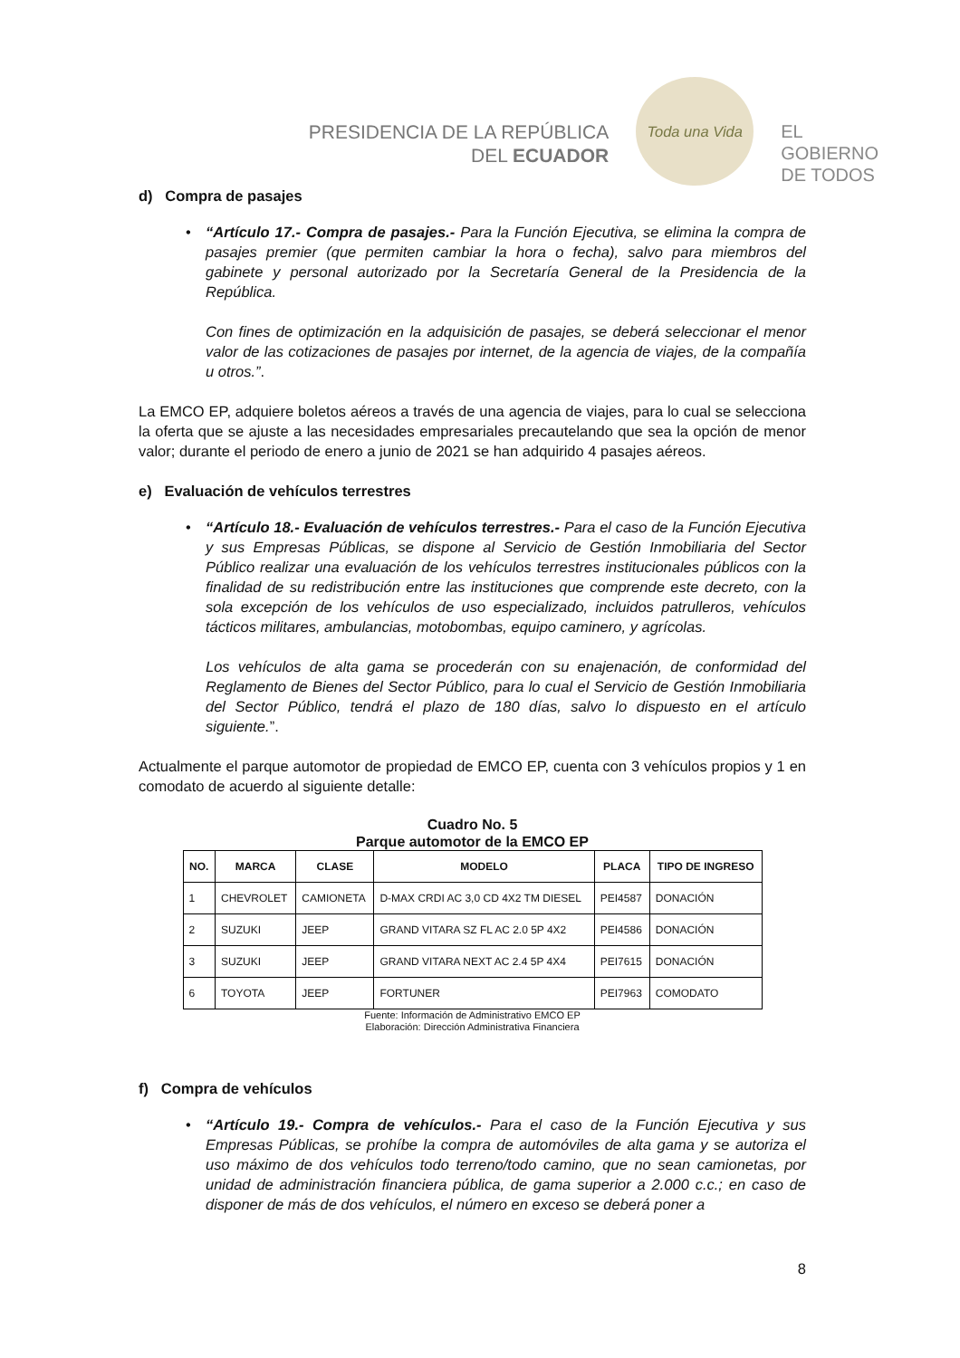PRESIDENCIA DE LA REPÚBLICA
DEL ECUADOR
Toda una Vida
EL
GOBIERNO
DE TODOS
d) Compra de pasajes
•
“Artículo 17.- Compra de pasajes.- Para la Función Ejecutiva, se elimina la compra de pasajes premier (que permiten cambiar la hora o fecha), salvo para miembros del gabinete y personal autorizado por la Secretaría General de la Presidencia de la República.
Con fines de optimización en la adquisición de pasajes, se deberá seleccionar el menor valor de las cotizaciones de pasajes por internet, de la agencia de viajes, de la compañía u otros.”.
La EMCO EP, adquiere boletos aéreos a través de una agencia de viajes, para lo cual se selecciona la oferta que se ajuste a las necesidades empresariales precautelando que sea la opción de menor valor; durante el periodo de enero a junio de 2021 se han adquirido 4 pasajes aéreos.
e) Evaluación de vehículos terrestres
•
“Artículo 18.- Evaluación de vehículos terrestres.- Para el caso de la Función Ejecutiva y sus Empresas Públicas, se dispone al Servicio de Gestión Inmobiliaria del Sector Público realizar una evaluación de los vehículos terrestres institucionales públicos con la finalidad de su redistribución entre las instituciones que comprende este decreto, con la sola excepción de los vehículos de uso especializado, incluidos patrulleros, vehículos tácticos militares, ambulancias, motobombas, equipo caminero, y agrícolas.
Los vehículos de alta gama se procederán con su enajenación, de conformidad del Reglamento de Bienes del Sector Público, para lo cual el Servicio de Gestión Inmobiliaria del Sector Público, tendrá el plazo de 180 días, salvo lo dispuesto en el artículo siguiente.”.
Actualmente el parque automotor de propiedad de EMCO EP, cuenta con 3 vehículos propios y 1 en comodato de acuerdo al siguiente detalle:
Cuadro No. 5
Parque automotor de la EMCO EP
| NO. | MARCA | CLASE | MODELO | PLACA | TIPO DE INGRESO |
| --- | --- | --- | --- | --- | --- |
| 1 | CHEVROLET | CAMIONETA | D-MAX CRDI AC 3,0 CD 4X2 TM DIESEL | PEI4587 | DONACIÓN |
| 2 | SUZUKI | JEEP | GRAND VITARA SZ FL AC 2.0 5P 4X2 | PEI4586 | DONACIÓN |
| 3 | SUZUKI | JEEP | GRAND VITARA NEXT AC 2.4 5P 4X4 | PEI7615 | DONACIÓN |
| 6 | TOYOTA | JEEP | FORTUNER | PEI7963 | COMODATO |
Fuente: Información de Administrativo EMCO EP
Elaboración: Dirección Administrativa Financiera
f) Compra de vehículos
•
“Artículo 19.- Compra de vehículos.- Para el caso de la Función Ejecutiva y sus Empresas Públicas, se prohíbe la compra de automóviles de alta gama y se autoriza el uso máximo de dos vehículos todo terreno/todo camino, que no sean camionetas, por unidad de administración financiera pública, de gama superior a 2.000 c.c.; en caso de disponer de más de dos vehículos, el número en exceso se deberá poner a
8